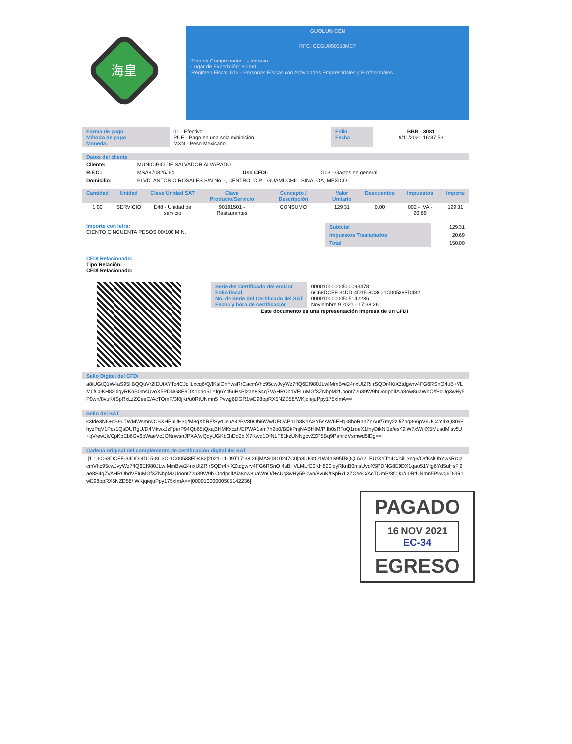海皇
GUOLUN CEN
RFC: CEGU850318ME7
Tipo de Comprobante: I - Ingreso
Lugar de Expedición: 80060
Régimen Fiscal: 612 - Personas Físicas con Actividades Empresariales y Profesionales
| Forma de pago Método de pago Moneda: | 01 - Efectivo PUE - Pago en una sola exhibición MXN - Peso Mexicano | Folio Fecha | BBB - 3081 9/11/2021 16:37:53 |
Datos del cliente
| Cliente: | MUNICIPIO DE SALVADOR ALVARADO | | |
| R.F.C.: | MSA970825J64 | Uso CFDI: | G03 - Gastos en general |
| Domicilio: | BLVD. ANTONIO ROSALES S/N No. -, CENTRO, C.P. , GUAMUCHIL, SINALOA, MEXICO | | |
| Cantidad | Unidad | Clave Unidad SAT | Clave Producto/Servicio | Concepto / Descripción | Valor Unitario | Descuentos | Impuestos | Importe |
| --- | --- | --- | --- | --- | --- | --- | --- | --- |
| 1.00 | SERVICIO | E48 - Unidad de servicio | 90101501 - Restaurantes | CONSUMO | 129.31 | 0.00 | 002 - IVA - 20.69 | 129.31 |
Importe con letra:
CIENTO CINCUENTA PESOS 00/100 M.N.
| Subtotal | 129.31 |
| Impuestos Trasladados | 20.69 |
| Total | 150.00 |
CFDI Relacionado:
Tipo Relación: -
CFDI Relacionado:
| Serie del Certificado del emisor Folio fiscal No. de Serie del Certificado del SAT Fecha y hora de certificación | 00001000000500093478 6C68DCFF-34DD-4D15-8C3C-1C00538FD482 00001000000505142236 Noviembre 9 2021 - 17:38:26 |
Este documento es una representación impresa de un CFDI
Sello Digital del CFDI
a8iUGtQ1W4aS95liBQQuVr2IEUtXYTo4CJcilLxcq6/Q/fKslOhYwsRrCacmVhc95cwJvyWz7ffQ6Ef980JLwIMmBve24nxUlZRi rSQDr4KiXZtdgwrv4FG6RSnO4uB+VLMLfC0KH820lqyRKnB0msUvoX5PDNG8E9DX1qao51YIg6Yd5uHsPl2ae8S4q7VAHRObdVFI uMGf3ZNbpM2Uoont72u39W9bOodpolfAia8ow8uaWnO/f+cUg3wHy5P0wn/8vuK/tSpRxLzZCeeC/AcTOmP/3f0jKr/u0RtUNmn5 Pvwg6DGR1wE98opRX5NZD58/WKjqiejuPpy175xImA==
Sello del SAT
k3Ide3N6+dB9uTWMWsmrwCBXHP6UH3g/M8qXhRF/SyrCeuA4i/PV80Obi6WwDFQAPn1h8KhASY5sAW6EHqk8hoRanZnAuf/7my2z 5Zaq866pV6UC4Y4xQ306EhyzPqV1Pcs1QsDURgU/D4MkwxJzFperP94Qb65tQxaj3HMKxczh/EPWA1am7h2o0/BGkPnjNABHIM/P Ib0sRFoQ1roeX1fnyDikNl1e/esK9lW7xW/ilX5MusdMlsv5U+qVrewJk/CpKpEb6Gv6pWaeVcJONnwsnJPXA/wQqyUGKb0hDq2b X7Kwq1DfNLF81kzUNNgcvZZP5Bq9PahndVsmwd5lDg==
Cadena original del complemento de certificación digital del SAT
||1.1|6C68DCFF-34DD-4D15-8C3C-1C00538FD482|2021-11-09T17:38:26|MAS0810247C0|a8iUGtQ1W4aS95liBQQuVr2I EUtXYTo4CJcilLxcq6/Q/fKslOhYwsRrCacmVhc95cwJvyWz7ffQ6Ef980JLwIMmBve24nxUlZRirSQDr4KiXZtdgwrv4FG6RSnO 4uB+VLMLfC0KH820lqyRKnB0msUvoX5PDNG8E9DX1qao51YIg6Yd5uHsPl2ae8S4q7VAHRObdVFIuMGf3ZNbpM2Uoont72u39W9b OodpolfAia8ow8uaWnO/f+cUg3wHy5P0wn/8vuK/tSpRxLzZCeeC/AcTOmP/3f0jKr/u0RtUNmn5Pvwg6DGR1wE98opRX5NZD58/ WKjqiejuPpy175xImA==|00001000000505142236||
PAGADO
16 NOV 2021
EC-34
EGRESO